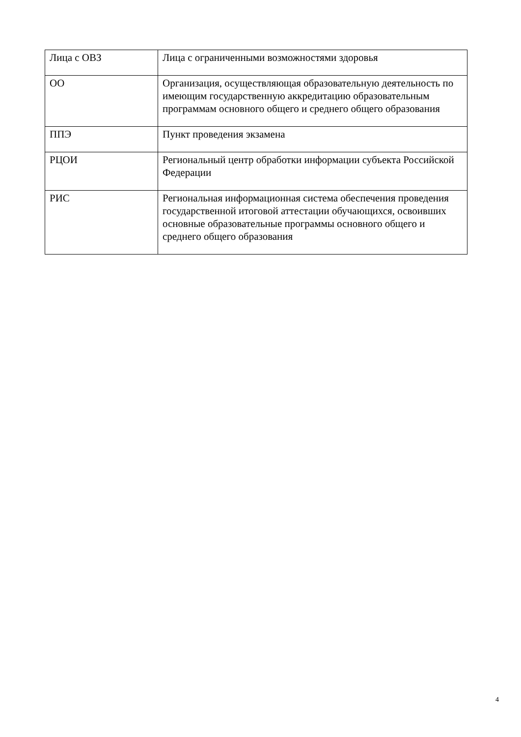| Лица с ОВЗ | Лица с ограниченными возможностями здоровья |
| ОО | Организация, осуществляющая образовательную деятельность по имеющим государственную аккредитацию образовательным программам основного общего и среднего общего образования |
| ППЭ | Пункт проведения экзамена |
| РЦОИ | Региональный центр обработки информации субъекта Российской Федерации |
| РИС | Региональная информационная система обеспечения проведения государственной итоговой аттестации обучающихся, освоивших основные образовательные программы основного общего и среднего общего образования |
4